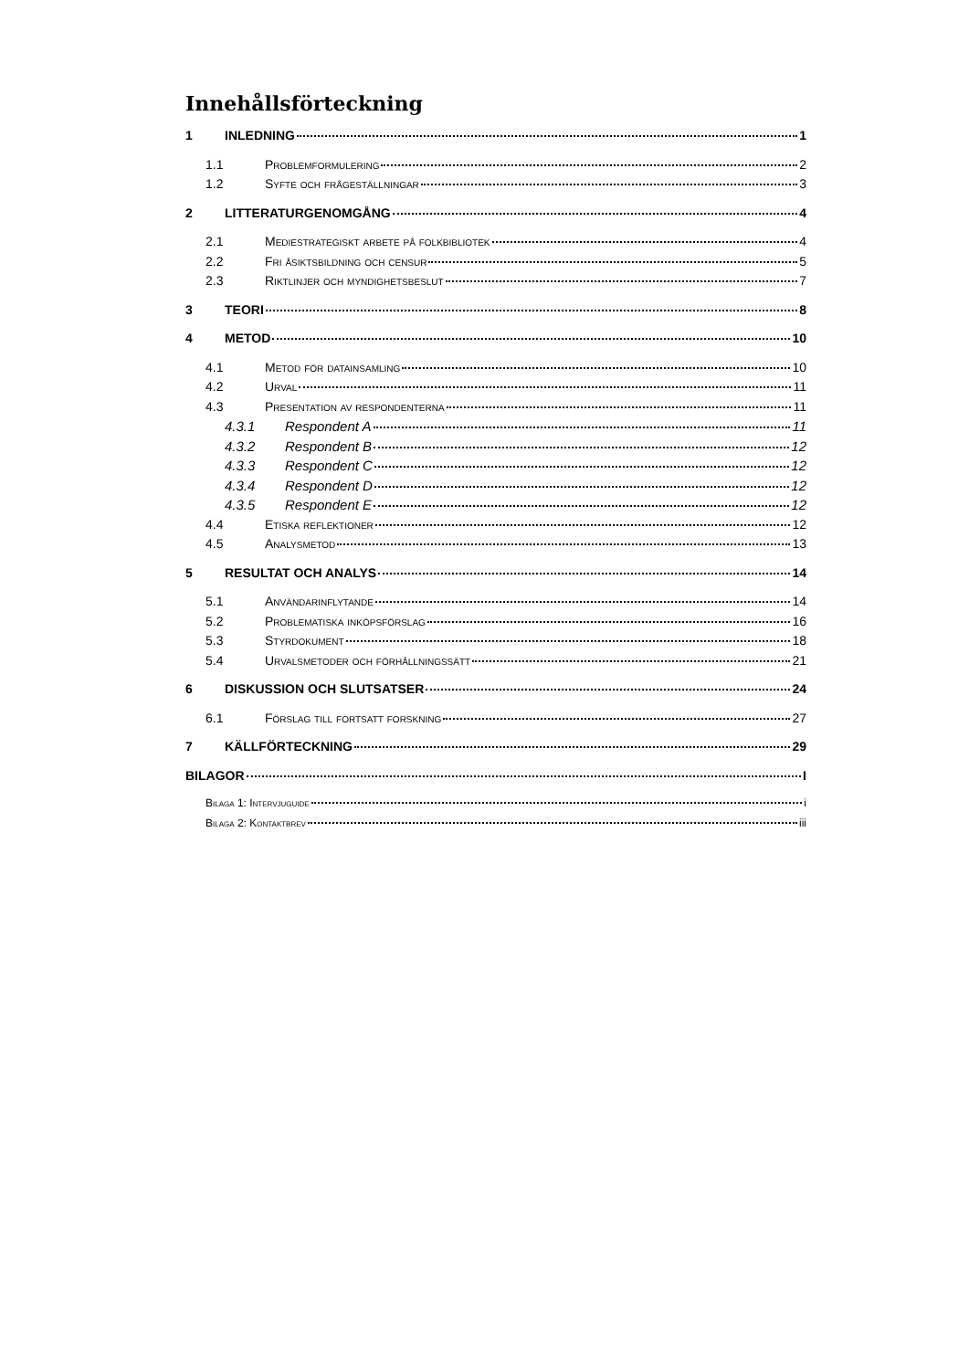Innehållsförteckning
1 INLEDNING 1
1.1 Problemformulering 2
1.2 Syfte och frågeställningar 3
2 LITTERATURGENOMGÅNG 4
2.1 Mediestrategiskt arbete på folkbibliotek 4
2.2 Fri åsiktsbildning och censur 5
2.3 Riktlinjer och myndighetsbeslut 7
3 TEORI 8
4 METOD 10
4.1 Metod för datainsamling 10
4.2 Urval 11
4.3 Presentation av respondenterna 11
4.3.1 Respondent A 11
4.3.2 Respondent B 12
4.3.3 Respondent C 12
4.3.4 Respondent D 12
4.3.5 Respondent E 12
4.4 Etiska reflektioner 12
4.5 Analysmetod 13
5 RESULTAT OCH ANALYS 14
5.1 Användarinflytande 14
5.2 Problematiska inköpsförslag 16
5.3 Styrdokument 18
5.4 Urvalsmetoder och förhållningssätt 21
6 DISKUSSION OCH SLUTSATSER 24
6.1 Förslag till fortsatt forskning 27
7 KÄLLFÖRTECKNING 29
BILAGOR I
Bilaga 1: Intervjuguide i
Bilaga 2: Kontaktbrev iii